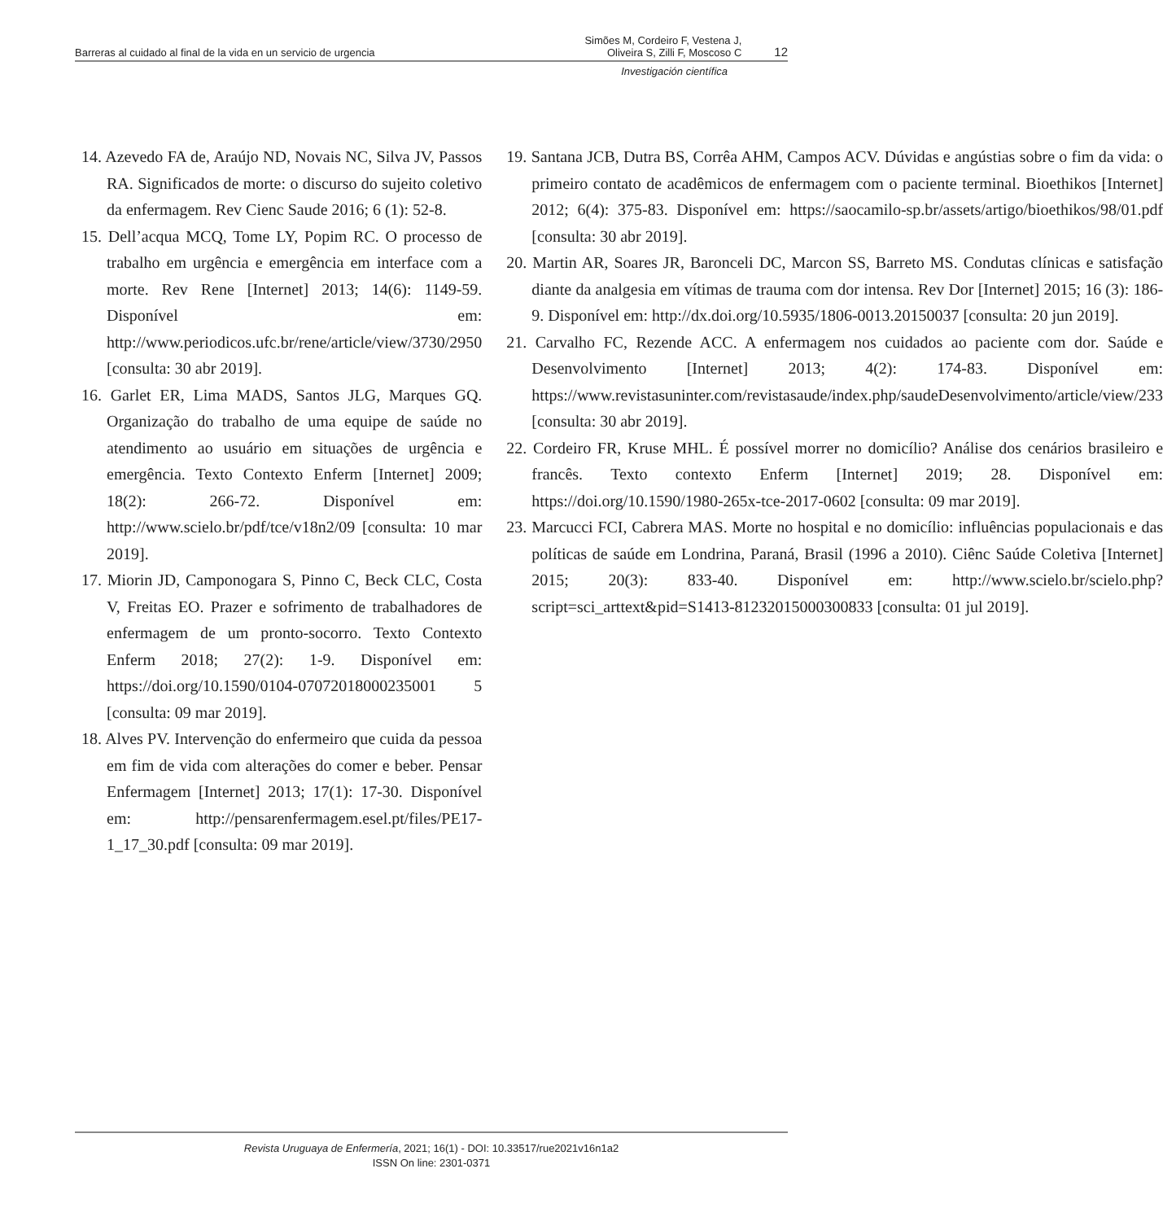Barreras al cuidado al final de la vida en un servicio de urgencia Simões M, Cordeiro F, Vestena J,
Oliveira S, Zilli F, Moscoso C 12
Investigación científica
14. Azevedo FA de, Araújo ND, Novais NC, Silva JV, Passos RA. Significados de morte: o discurso do sujeito coletivo da enfermagem. Rev Cienc Saude 2016; 6 (1): 52-8.
15. Dell’acqua MCQ, Tome LY, Popim RC. O processo de trabalho em urgência e emergência em interface com a morte. Rev Rene [Internet] 2013; 14(6): 1149-59. Disponível em: http://www.periodicos.ufc.br/rene/article/view/3730/2950 [consulta: 30 abr 2019].
16. Garlet ER, Lima MADS, Santos JLG, Marques GQ. Organização do trabalho de uma equipe de saúde no atendimento ao usuário em situações de urgência e emergência. Texto Contexto Enferm [Internet] 2009; 18(2): 266-72. Disponível em: http://www.scielo.br/pdf/tce/v18n2/09 [consulta: 10 mar 2019].
17. Miorin JD, Camponogara S, Pinno C, Beck CLC, Costa V, Freitas EO. Prazer e sofrimento de trabalhadores de enfermagem de um pronto-socorro. Texto Contexto Enferm 2018; 27(2): 1-9. Disponível em: https://doi.org/10.1590/0104-07072018000235001 5 [consulta: 09 mar 2019].
18. Alves PV. Intervenção do enfermeiro que cuida da pessoa em fim de vida com alterações do comer e beber. Pensar Enfermagem [Internet] 2013; 17(1): 17-30. Disponível em: http://pensarenfermagem.esel.pt/files/PE17-1_17_30.pdf [consulta: 09 mar 2019].
19. Santana JCB, Dutra BS, Corrêa AHM, Campos ACV. Dúvidas e angústias sobre o fim da vida: o primeiro contato de acadêmicos de enfermagem com o paciente terminal. Bioethikos [Internet] 2012; 6(4): 375-83. Disponível em: https://saocamilo-sp.br/assets/artigo/bioethikos/98/01.pdf [consulta: 30 abr 2019].
20. Martin AR, Soares JR, Baronceli DC, Marcon SS, Barreto MS. Condutas clínicas e satisfação diante da analgesia em vítimas de trauma com dor intensa. Rev Dor [Internet] 2015; 16 (3): 186-9. Disponível em: http://dx.doi.org/10.5935/1806-0013.20150037 [consulta: 20 jun 2019].
21. Carvalho FC, Rezende ACC. A enfermagem nos cuidados ao paciente com dor. Saúde e Desenvolvimento [Internet] 2013; 4(2): 174-83. Disponível em: https://www.revistasuninter.com/revistasaude/index.php/saudeDesenvolvimento/article/view/233 [consulta: 30 abr 2019].
22. Cordeiro FR, Kruse MHL. É possível morrer no domicílio? Análise dos cenários brasileiro e francês. Texto contexto Enferm [Internet] 2019; 28. Disponível em: https://doi.org/10.1590/1980-265x-tce-2017-0602 [consulta: 09 mar 2019].
23. Marcucci FCI, Cabrera MAS. Morte no hospital e no domicílio: influências populacionais e das políticas de saúde em Londrina, Paraná, Brasil (1996 a 2010). Ciênc Saúde Coletiva [Internet] 2015; 20(3): 833-40. Disponível em: http://www.scielo.br/scielo.php?script=sci_arttext&pid=S1413-81232015000300833 [consulta: 01 jul 2019].
Revista Uruguaya de Enfermería, 2021; 16(1) - DOI: 10.33517/rue2021v16n1a2
ISSN On line: 2301-0371